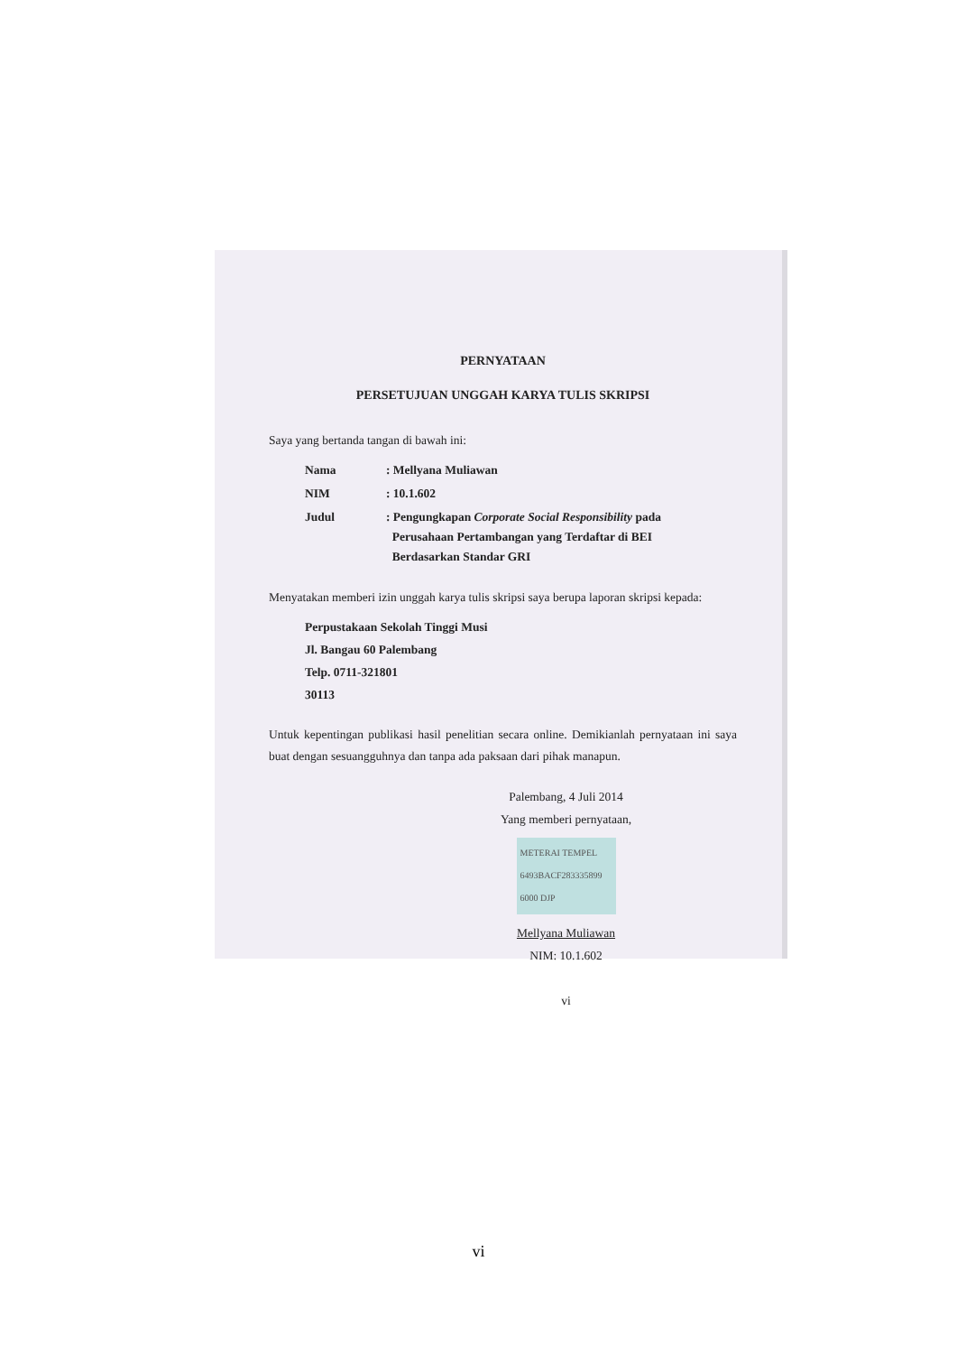PERNYATAAN
PERSETUJUAN UNGGAH KARYA TULIS SKRIPSI
Saya yang bertanda tangan di bawah ini:
| Nama | : Mellyana Muliawan |
| NIM | : 10.1.602 |
| Judul | : Pengungkapan Corporate Social Responsibility pada Perusahaan Pertambangan yang Terdaftar di BEI Berdasarkan Standar GRI |
Menyatakan memberi izin unggah karya tulis skripsi saya berupa laporan skripsi kepada:
Perpustakaan Sekolah Tinggi Musi
Jl. Bangau 60 Palembang
Telp. 0711-321801
30113
Untuk kepentingan publikasi hasil penelitian secara online. Demikianlah pernyataan ini saya buat dengan sesuangguhnya dan tanpa ada paksaan dari pihak manapun.
Palembang, 4 Juli 2014
Yang memberi pernyataan,
METERAI TEMPEL
6493BACF283335899
6000 DJP
Mellyana Muliawan
NIM: 10.1.602
vi
vi